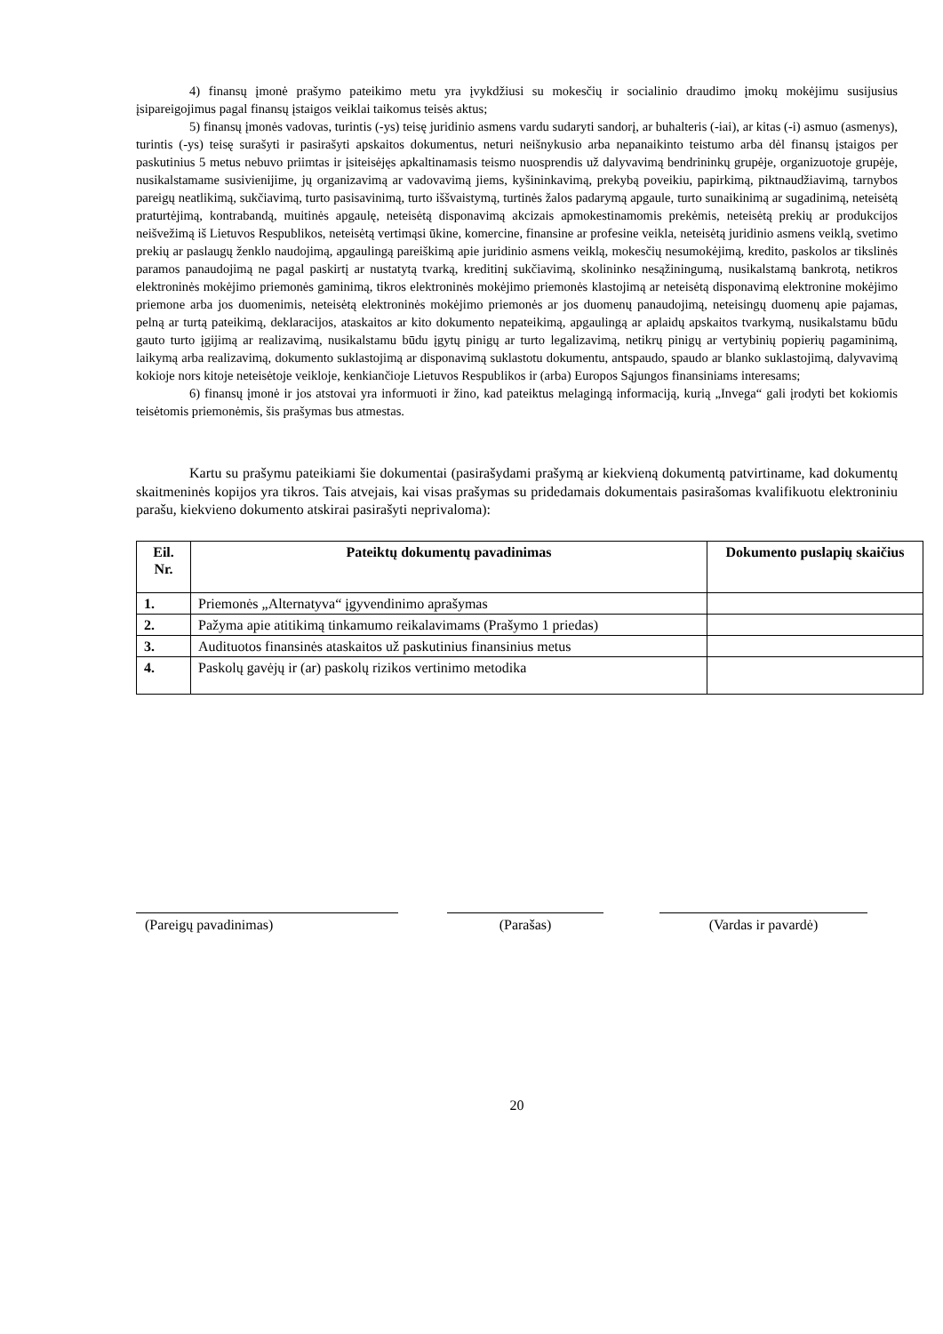4) finansų įmonė prašymo pateikimo metu yra įvykdžiusi su mokesčių ir socialinio draudimo įmokų mokėjimu susijusius įsipareigojimus pagal finansų įstaigos veiklai taikomus teisės aktus;
5) finansų įmonės vadovas, turintis (-ys) teisę juridinio asmens vardu sudaryti sandorį, ar buhalteris (-iai), ar kitas (-i) asmuo (asmenys), turintis (-ys) teisę surašyti ir pasirašyti apskaitos dokumentus, neturi neišnykusio arba nepanaikinto teistumo arba dėl finansų įstaigos per paskutinius 5 metus nebuvo priimtas ir įsiteisėjęs apkaltinamasis teismo nuosprendis už dalyvavimą bendrininkų grupėje, organizuotoje grupėje, nusikalstamame susivienijime, jų organizavimą ar vadovavimą jiems, kyšininkavimą, prekybą poveikiu, papirkimą, piktnaudžiavimą, tarnybos pareigų neatlikimą, sukčiavimą, turto pasisavinimą, turto iššvaistymą, turtinės žalos padarymą apgaule, turto sunaikinimą ar sugadinimą, neteisėtą praturtėjimą, kontrabandą, muitinės apgaulę, neteisėtą disponavimą akcizais apmokestinamomis prekėmis, neteisėtą prekių ar produkcijos neišvežimą iš Lietuvos Respublikos, neteisėtą vertimąsi ūkine, komercine, finansine ar profesine veikla, neteisėtą juridinio asmens veiklą, svetimo prekių ar paslaugų ženklo naudojimą, apgaulingą pareiškimą apie juridinio asmens veiklą, mokesčių nesumokėjimą, kredito, paskolos ar tikslinės paramos panaudojimą ne pagal paskirtį ar nustatytą tvarką, kreditinį sukčiavimą, skolininko nesąžiningumą, nusikalstamą bankrotą, netikros elektroninės mokėjimo priemonės gaminimą, tikros elektroninės mokėjimo priemonės klastojimą ar neteisėtą disponavimą elektronine mokėjimo priemone arba jos duomenimis, neteisėtą elektroninės mokėjimo priemonės ar jos duomenų panaudojimą, neteisingų duomenų apie pajamas, pelną ar turtą pateikimą, deklaracijos, ataskaitos ar kito dokumento nepateikimą, apgaulingą ar aplaidų apskaitos tvarkymą, nusikalstamu būdu gauto turto įgijimą ar realizavimą, nusikalstamu būdu įgytų pinigų ar turto legalizavimą, netikrų pinigų ar vertybinių popierių pagaminimą, laikymą arba realizavimą, dokumento suklastojimą ar disponavimą suklastotu dokumentu, antspaudo, spaudo ar blanko suklastojimą, dalyvavimą kokioje nors kitoje neteisėtoje veikloje, kenkiančioje Lietuvos Respublikos ir (arba) Europos Sąjungos finansiniams interesams;
6) finansų įmonė ir jos atstovai yra informuoti ir žino, kad pateiktus melagingą informaciją, kurią „Invega“ gali įrodyti bet kokiomis teisėtomis priemonėmis, šis prašymas bus atmestas.
Kartu su prašymu pateikiami šie dokumentai (pasirašydami prašymą ar kiekvieną dokumentą patvirtiname, kad dokumentų skaitmeninės kopijos yra tikros. Tais atvejais, kai visas prašymas su pridedamais dokumentais pasirašomas kvalifikuotu elektroniniu parašu, kiekvieno dokumento atskirai pasirašyti neprivaloma):
| Eil. Nr. | Pateiktų dokumentų pavadinimas | Dokumento puslapių skaičius |
| --- | --- | --- |
| 1. | Priemonės „Alternatyva“ įgyvendinimo aprašymas | |
| 2. | Pažyma apie atitikimą tinkamumo reikalavimams (Prašymo 1 priedas) | |
| 3. | Audituotos finansinės ataskaitos už paskutinius finansinius metus | |
| 4. | Paskolų gavėjų ir (ar) paskolų rizikos vertinimo metodika | |
(Pareigų pavadinimas) (Parašas) (Vardas ir pavardė)
20